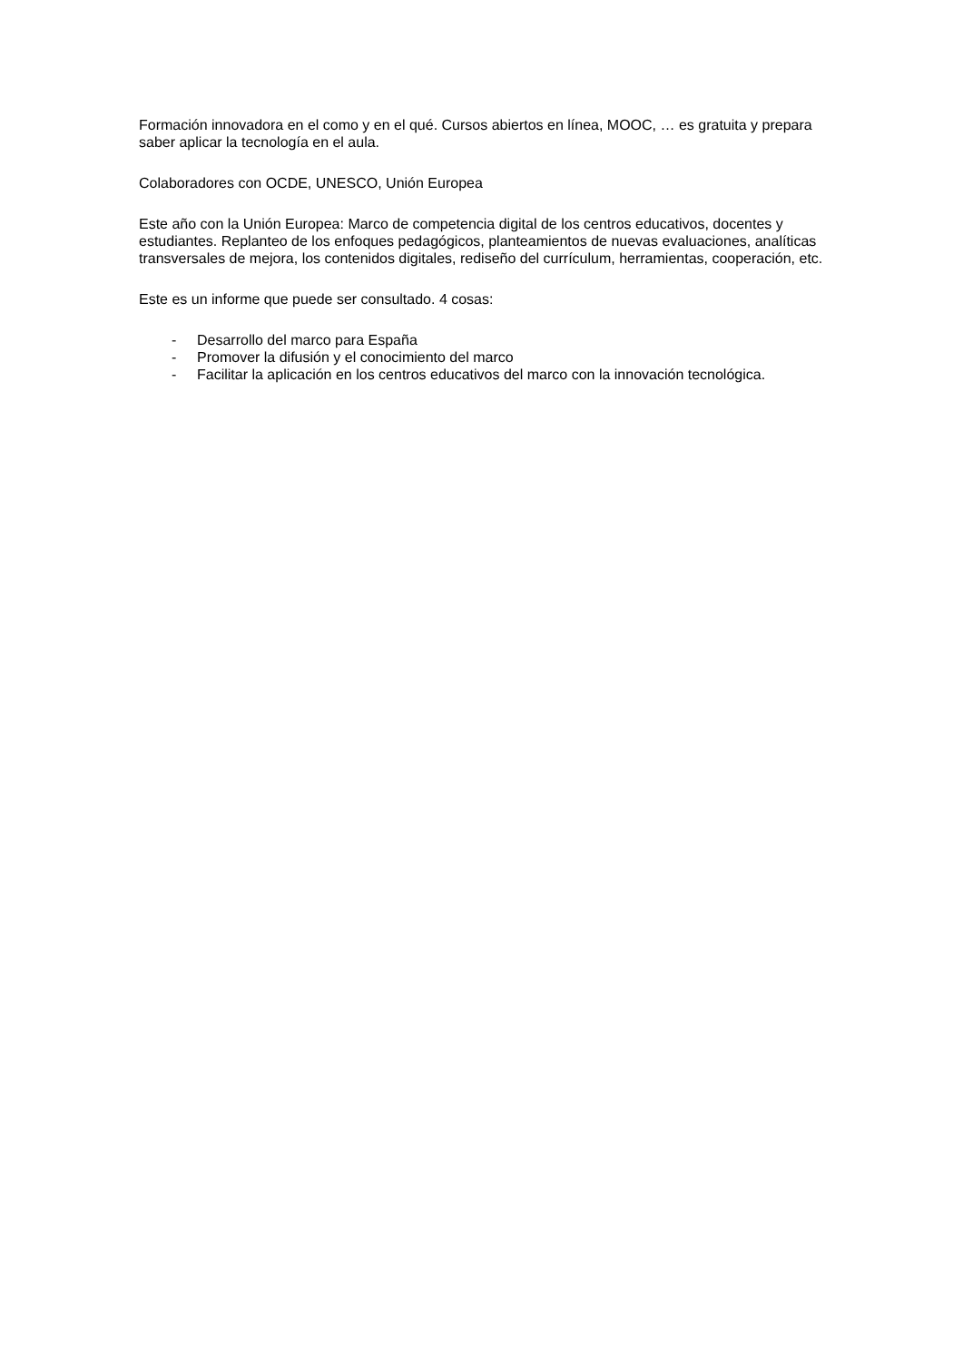Formación innovadora en el como y en el qué. Cursos abiertos en línea, MOOC, … es gratuita y prepara saber aplicar la tecnología en el aula.
Colaboradores con OCDE, UNESCO, Unión Europea
Este año con la Unión Europea: Marco de competencia digital de los centros educativos, docentes y estudiantes. Replanteo de los enfoques pedagógicos, planteamientos de nuevas evaluaciones, analíticas transversales de mejora, los contenidos digitales, rediseño del currículum, herramientas, cooperación, etc.
Este es un informe que puede ser consultado. 4 cosas:
- Desarrollo del marco para España
- Promover la difusión y el conocimiento del marco
- Facilitar la aplicación en los centros educativos del marco con la innovación tecnológica.